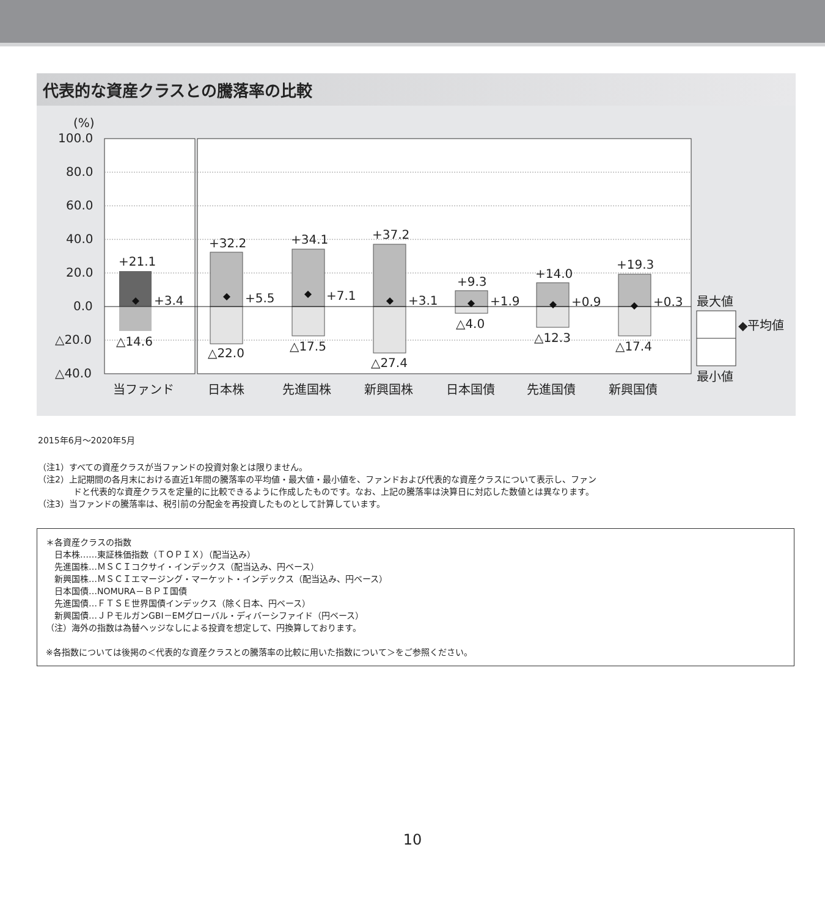代表的な資産クラスとの騰落率の比較
(%)
100.0
80.0
60.0
40.0
20.0
0.0
△20.0
△40.0
+21.1
+3.4
△14.6
+32.2
+5.5
△22.0
+34.1
+7.1
△17.5
+37.2
+3.1
△27.4
+9.3
+1.9
△4.0
+14.0
+0.9
△12.3
+19.3
+0.3
△17.4
当ファンド
日本株
先進国株
新興国株
日本国債
先進国債
新興国債
最大値
◆平均値
最小値
2015年6月～2020年5月
（注1）すべての資産クラスが当ファンドの投資対象とは限りません。
（注2）上記期間の各月末における直近1年間の騰落率の平均値・最大値・最小値を、ファンドおよび代表的な資産クラスについて表示し、ファン
ドと代表的な資産クラスを定量的に比較できるように作成したものです。なお、上記の騰落率は決算日に対応した数値とは異なります。
（注3）当ファンドの騰落率は、税引前の分配金を再投資したものとして計算しています。
＊各資産クラスの指数
　日本株……東証株価指数（ＴＯＰＩＸ）（配当込み）
　先進国株…ＭＳＣＩコクサイ・インデックス（配当込み、円ベース）
　新興国株…ＭＳＣＩエマージング・マーケット・インデックス（配当込み、円ベース）
　日本国債…NOMURA－ＢＰＩ国債
　先進国債…ＦＴＳＥ世界国債インデックス（除く日本、円ベース）
　新興国債…ＪＰモルガンGBI－EMグローバル・ディバーシファイド（円ベース）
（注）海外の指数は為替ヘッジなしによる投資を想定して、円換算しております。
※各指数については後掲の＜代表的な資産クラスとの騰落率の比較に用いた指数について＞をご参照ください。
10